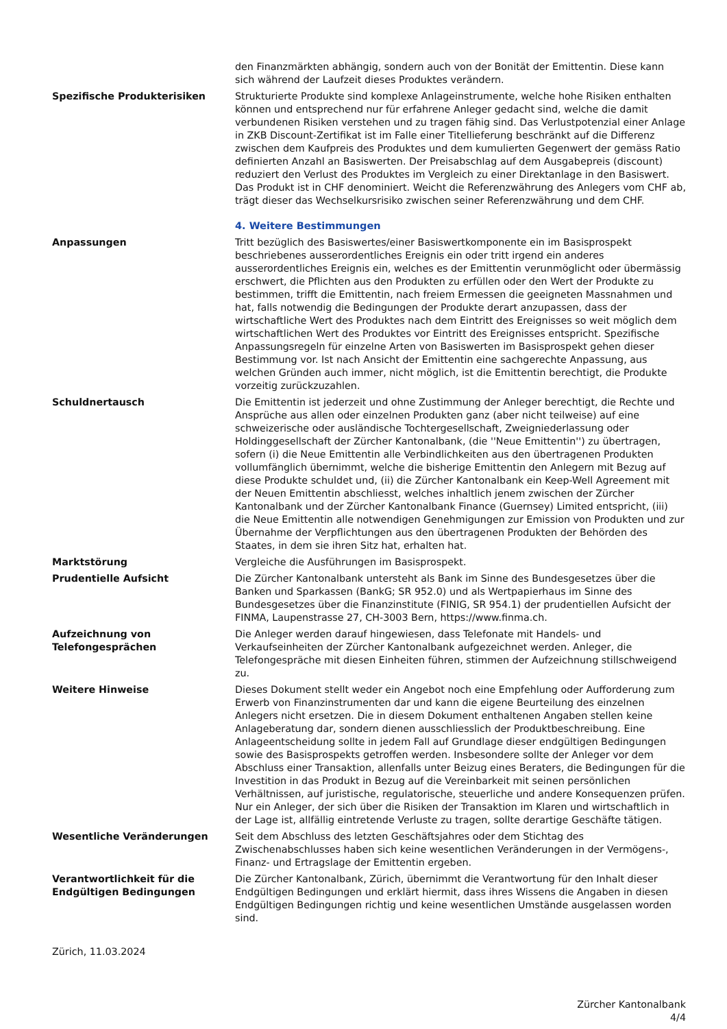den Finanzmärkten abhängig, sondern auch von der Bonität der Emittentin. Diese kann sich während der Laufzeit dieses Produktes verändern.
Spezifische Produkterisiken Strukturierte Produkte sind komplexe Anlageinstrumente, welche hohe Risiken enthalten können und entsprechend nur für erfahrene Anleger gedacht sind, welche die damit verbundenen Risiken verstehen und zu tragen fähig sind. Das Verlustpotenzial einer Anlage in ZKB Discount-Zertifikat ist im Falle einer Titellieferung beschränkt auf die Differenz zwischen dem Kaufpreis des Produktes und dem kumulierten Gegenwert der gemäss Ratio definierten Anzahl an Basiswerten. Der Preisabschlag auf dem Ausgabepreis (discount) reduziert den Verlust des Produktes im Vergleich zu einer Direktanlage in den Basiswert. Das Produkt ist in CHF denominiert. Weicht die Referenzwährung des Anlegers vom CHF ab, trägt dieser das Wechselkursrisiko zwischen seiner Referenzwährung und dem CHF.
4. Weitere Bestimmungen
Anpassungen Tritt bezüglich des Basiswertes/einer Basiswertkomponente ein im Basisprospekt beschriebenes ausserordentliches Ereignis ein oder tritt irgend ein anderes ausserordentliches Ereignis ein, welches es der Emittentin verunmöglicht oder übermässig erschwert, die Pflichten aus den Produkten zu erfüllen oder den Wert der Produkte zu bestimmen, trifft die Emittentin, nach freiem Ermessen die geeigneten Massnahmen und hat, falls notwendig die Bedingungen der Produkte derart anzupassen, dass der wirtschaftliche Wert des Produktes nach dem Eintritt des Ereignisses so weit möglich dem wirtschaftlichen Wert des Produktes vor Eintritt des Ereignisses entspricht. Spezifische Anpassungsregeln für einzelne Arten von Basiswerten im Basisprospekt gehen dieser Bestimmung vor. Ist nach Ansicht der Emittentin eine sachgerechte Anpassung, aus welchen Gründen auch immer, nicht möglich, ist die Emittentin berechtigt, die Produkte vorzeitig zurückzuzahlen.
Schuldnertausch Die Emittentin ist jederzeit und ohne Zustimmung der Anleger berechtigt, die Rechte und Ansprüche aus allen oder einzelnen Produkten ganz (aber nicht teilweise) auf eine schweizerische oder ausländische Tochtergesellschaft, Zweigniederlassung oder Holdinggesellschaft der Zürcher Kantonalbank, (die ''Neue Emittentin'') zu übertragen, sofern (i) die Neue Emittentin alle Verbindlichkeiten aus den übertragenen Produkten vollumfänglich übernimmt, welche die bisherige Emittentin den Anlegern mit Bezug auf diese Produkte schuldet und, (ii) die Zürcher Kantonalbank ein Keep-Well Agreement mit der Neuen Emittentin abschliesst, welches inhaltlich jenem zwischen der Zürcher Kantonalbank und der Zürcher Kantonalbank Finance (Guernsey) Limited entspricht, (iii) die Neue Emittentin alle notwendigen Genehmigungen zur Emission von Produkten und zur Übernahme der Verpflichtungen aus den übertragenen Produkten der Behörden des Staates, in dem sie ihren Sitz hat, erhalten hat.
Marktstörung Vergleiche die Ausführungen im Basisprospekt.
Prudentielle Aufsicht Die Zürcher Kantonalbank untersteht als Bank im Sinne des Bundesgesetzes über die Banken und Sparkassen (BankG; SR 952.0) und als Wertpapierhaus im Sinne des Bundesgesetzes über die Finanzinstitute (FINIG, SR 954.1) der prudentiellen Aufsicht der FINMA, Laupenstrasse 27, CH-3003 Bern, https://www.finma.ch.
Aufzeichnung von
Telefongesprächen
Die Anleger werden darauf hingewiesen, dass Telefonate mit Handels- und Verkaufseinheiten der Zürcher Kantonalbank aufgezeichnet werden. Anleger, die Telefongespräche mit diesen Einheiten führen, stimmen der Aufzeichnung stillschweigend zu.
Weitere Hinweise Dieses Dokument stellt weder ein Angebot noch eine Empfehlung oder Aufforderung zum Erwerb von Finanzinstrumenten dar und kann die eigene Beurteilung des einzelnen Anlegers nicht ersetzen. Die in diesem Dokument enthaltenen Angaben stellen keine Anlageberatung dar, sondern dienen ausschliesslich der Produktbeschreibung. Eine Anlageentscheidung sollte in jedem Fall auf Grundlage dieser endgültigen Bedingungen sowie des Basisprospekts getroffen werden. Insbesondere sollte der Anleger vor dem Abschluss einer Transaktion, allenfalls unter Beizug eines Beraters, die Bedingungen für die Investition in das Produkt in Bezug auf die Vereinbarkeit mit seinen persönlichen Verhältnissen, auf juristische, regulatorische, steuerliche und andere Konsequenzen prüfen. Nur ein Anleger, der sich über die Risiken der Transaktion im Klaren und wirtschaftlich in der Lage ist, allfällig eintretende Verluste zu tragen, sollte derartige Geschäfte tätigen.
Wesentliche Veränderungen Seit dem Abschluss des letzten Geschäftsjahres oder dem Stichtag des Zwischenabschlusses haben sich keine wesentlichen Veränderungen in der Vermögens-, Finanz- und Ertragslage der Emittentin ergeben.
Verantwortlichkeit für die
Endgültigen Bedingungen
Die Zürcher Kantonalbank, Zürich, übernimmt die Verantwortung für den Inhalt dieser Endgültigen Bedingungen und erklärt hiermit, dass ihres Wissens die Angaben in diesen Endgültigen Bedingungen richtig und keine wesentlichen Umstände ausgelassen worden sind.
Zürich, 11.03.2024
Zürcher Kantonalbank
4/4